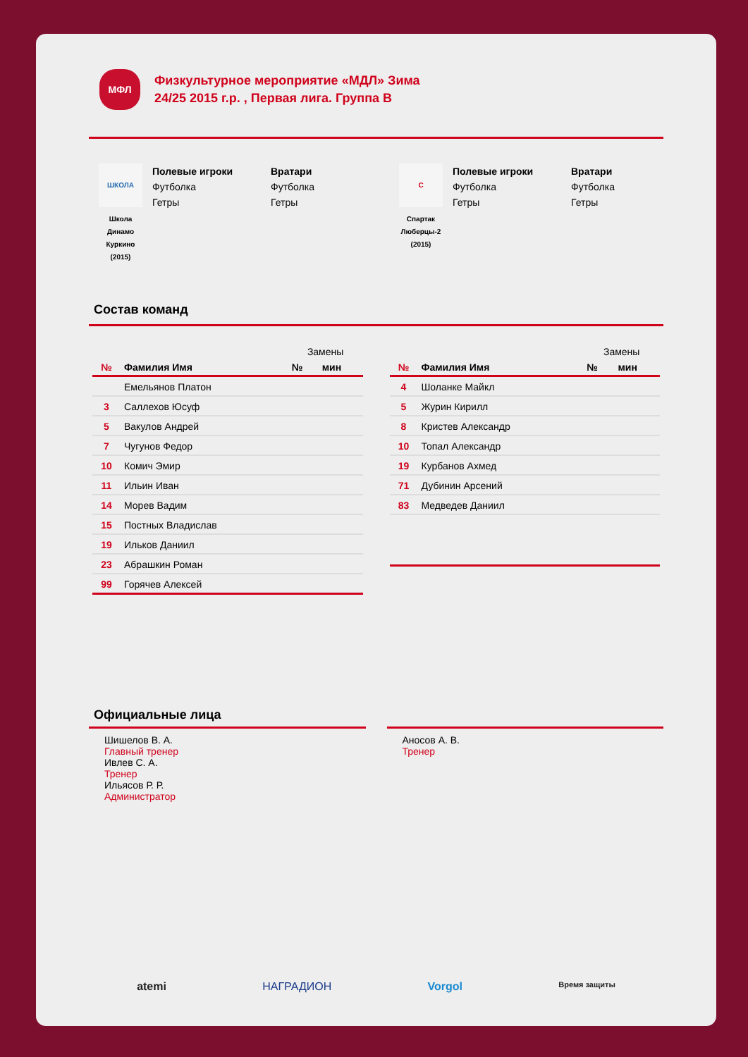МФЛ
Физкультурное мероприятие «МДЛ» Зима
24/25 2015 г.р. , Первая лига. Группа B
ШКОЛА
Школа
Динамо
Куркино
(2015)
Полевые игроки
Футболка
Гетры
Вратари
Футболка
Гетры
С
Спартак
Люберцы-2
(2015)
Полевые игроки
Футболка
Гетры
Вратари
Футболка
Гетры
Состав команд
| | | Замены | |
| --- | --- | --- | --- |
| № | Фамилия Имя | № | мин |
| | Емельянов Платон | | |
| 3 | Саллехов Юсуф | | |
| 5 | Вакулов Андрей | | |
| 7 | Чугунов Федор | | |
| 10 | Комич Эмир | | |
| 11 | Ильин Иван | | |
| 14 | Морев Вадим | | |
| 15 | Постных Владислав | | |
| 19 | Ильков Даниил | | |
| 23 | Абрашкин Роман | | |
| 99 | Горячев Алексей | | |
| | | Замены | |
| --- | --- | --- | --- |
| № | Фамилия Имя | № | мин |
| 4 | Шоланке Майкл | | |
| 5 | Журин Кирилл | | |
| 8 | Кристев Александр | | |
| 10 | Топал Александр | | |
| 19 | Курбанов Ахмед | | |
| 71 | Дубинин Арсений | | |
| 83 | Медведев Даниил | | |
Официальные лица
Шишелов В. А.
Главный тренер
Ивлев С. А.
Тренер
Ильясов Р. Р.
Администратор
Аносов А. В.
Тренер
atemi НАГРАДИОН Vorgol Время защиты